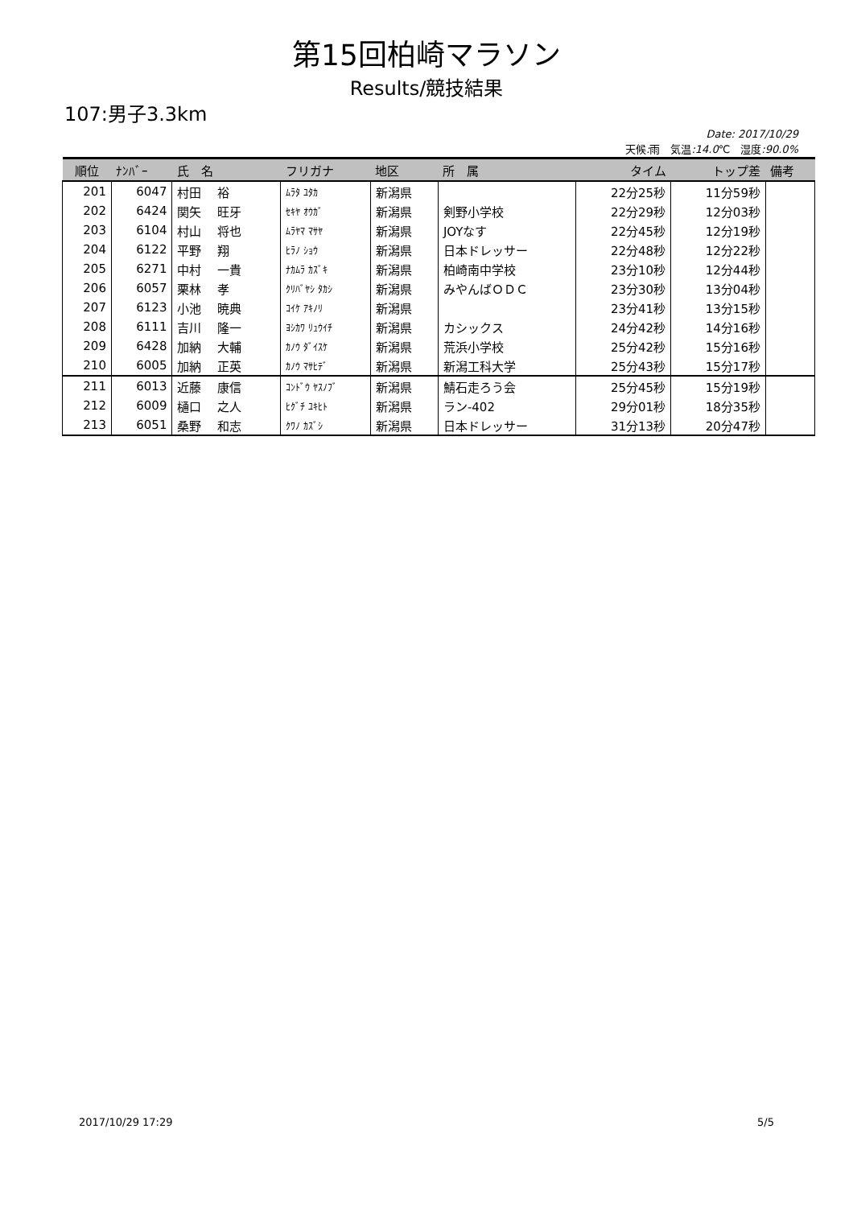第15回柏崎マラソン
Results/競技結果
107:男子3.3km
Date: 2017/10/29
天候: 雨　気温:14.0℃　湿度:90.0%
| 順位 | ﾅﾝﾊﾞｰ | 氏 名 | フリガナ | 地区 | 所 属 | タイム | トップ差 | 備考 |
| --- | --- | --- | --- | --- | --- | --- | --- | --- |
| 201 | 6047 | 村田 裕 | ﾑﾗﾀ ﾕﾀｶ | 新潟県 | | 22分25秒 | 11分59秒 | |
| 202 | 6424 | 関矢 旺牙 | ｾｷﾔ ｵｳｶﾞ | 新潟県 | 剣野小学校 | 22分29秒 | 12分03秒 | |
| 203 | 6104 | 村山 将也 | ﾑﾗﾔﾏ ﾏｻﾔ | 新潟県 | JOYなす | 22分45秒 | 12分19秒 | |
| 204 | 6122 | 平野 翔 | ﾋﾗﾉ ｼｮｳ | 新潟県 | 日本ドレッサー | 22分48秒 | 12分22秒 | |
| 205 | 6271 | 中村 一貴 | ﾅｶﾑﾗ ｶｽﾞｷ | 新潟県 | 柏崎南中学校 | 23分10秒 | 12分44秒 | |
| 206 | 6057 | 栗林 孝 | ｸﾘﾊﾞﾔｼ ﾀｶｼ | 新潟県 | みやんばＯＤＣ | 23分30秒 | 13分04秒 | |
| 207 | 6123 | 小池 暁典 | ｺｲｹ ｱｷﾉﾘ | 新潟県 | | 23分41秒 | 13分15秒 | |
| 208 | 6111 | 吉川 隆一 | ﾖｼｶﾜ ﾘｭｳｲﾁ | 新潟県 | カシックス | 24分42秒 | 14分16秒 | |
| 209 | 6428 | 加納 大輔 | ｶﾉｳ ﾀﾞｲｽｹ | 新潟県 | 荒浜小学校 | 25分42秒 | 15分16秒 | |
| 210 | 6005 | 加納 正英 | ｶﾉｳ ﾏｻﾋﾃﾞ | 新潟県 | 新潟工科大学 | 25分43秒 | 15分17秒 | |
| 211 | 6013 | 近藤 康信 | ｺﾝﾄﾞｳ ﾔｽﾉﾌﾞ | 新潟県 | 鯖石走ろう会 | 25分45秒 | 15分19秒 | |
| 212 | 6009 | 樋口 之人 | ﾋｸﾞﾁ ﾕｷﾋﾄ | 新潟県 | ラン-402 | 29分01秒 | 18分35秒 | |
| 213 | 6051 | 桑野 和志 | ｸﾜﾉ ｶｽﾞｼ | 新潟県 | 日本ドレッサー | 31分13秒 | 20分47秒 | |
2017/10/29 17:29 5/5